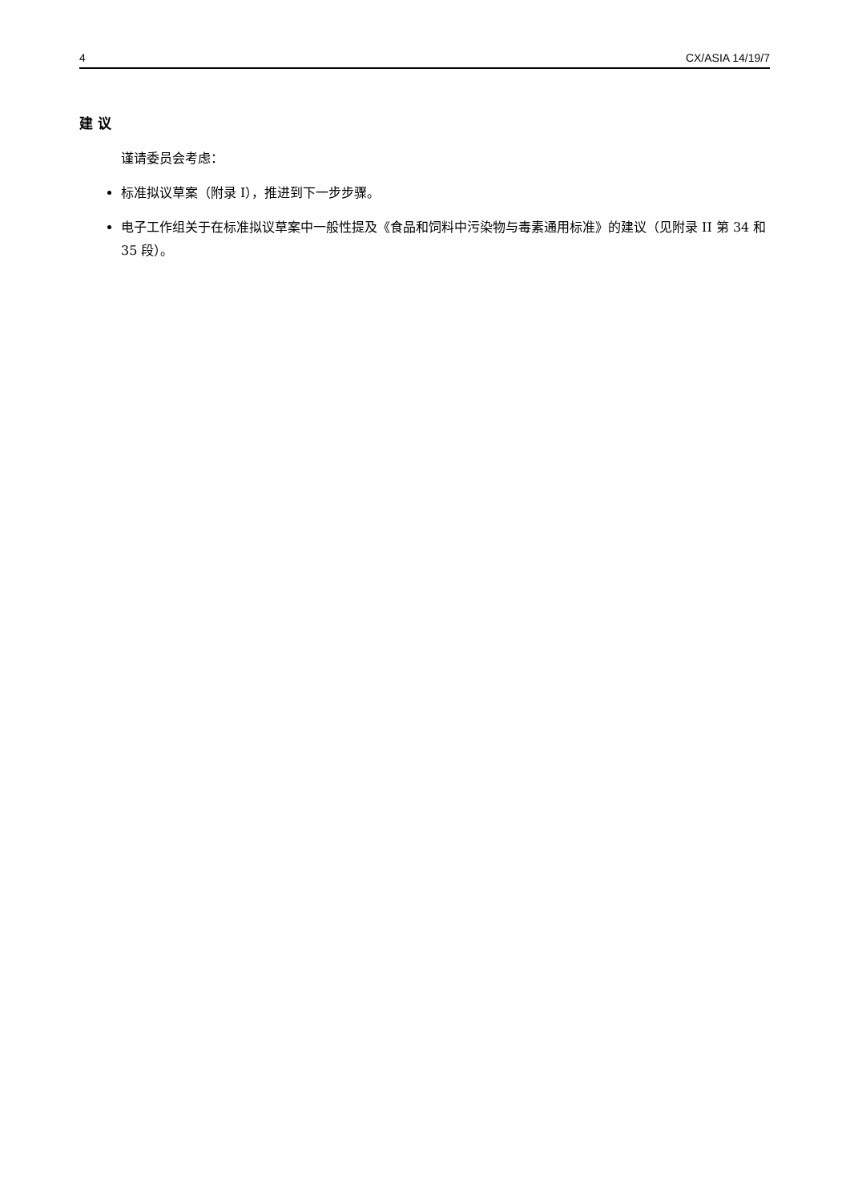4 CX/ASIA 14/19/7
建 议
谨请委员会考虑：
标准拟议草案（附录 I），推进到下一步步骤。
电子工作组关于在标准拟议草案中一般性提及《食品和饲料中污染物与毒素通用标准》的建议（见附录 II 第 34 和 35 段）。